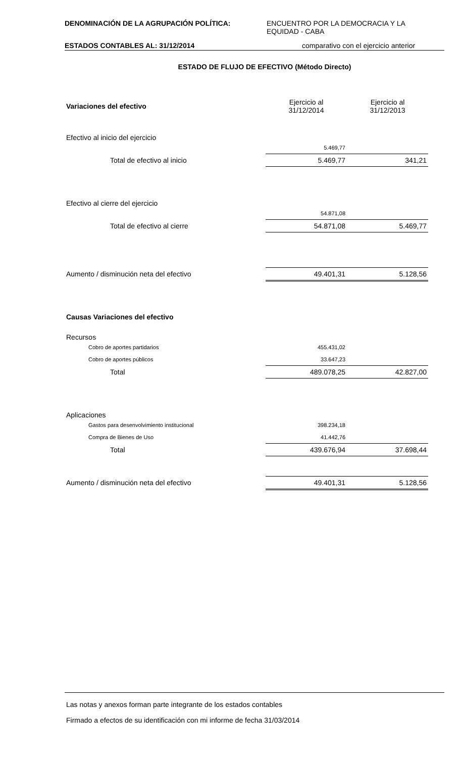DENOMINACIÓN DE LA AGRUPACIÓN POLÍTICA: ENCUENTRO POR LA DEMOCRACIA Y LA EQUIDAD - CABA
ESTADOS CONTABLES AL: 31/12/2014 comparativo con el ejercicio anterior
ESTADO DE FLUJO DE EFECTIVO (Método Directo)
| Variaciones del efectivo | Ejercicio al 31/12/2014 | Ejercicio al 31/12/2013 |
| Efectivo al inicio del ejercicio | | |
| | 5.469,77 | |
| Total de efectivo al inicio | 5.469,77 | 341,21 |
| Efectivo al cierre del ejercicio | | |
| | 54.871,08 | |
| Total de efectivo al cierre | 54.871,08 | 5.469,77 |
| Aumento / disminución neta del efectivo | 49.401,31 | 5.128,56 |
| Causas Variaciones del efectivo | | |
| Recursos | | |
| Cobro de aportes partidarios | 455.431,02 | |
| Cobro de aportes públicos | 33.647,23 | |
| Total | 489.078,25 | 42.827,00 |
| Aplicaciones | | |
| Gastos para desenvolvimiento institucional | 398.234,18 | |
| Compra de Bienes de Uso | 41.442,76 | |
| Total | 439.676,94 | 37.698,44 |
| Aumento / disminución neta del efectivo | 49.401,31 | 5.128,56 |
Las notas y anexos forman parte integrante de los estados contables
Firmado a efectos de su identificación con mi informe de fecha 31/03/2014